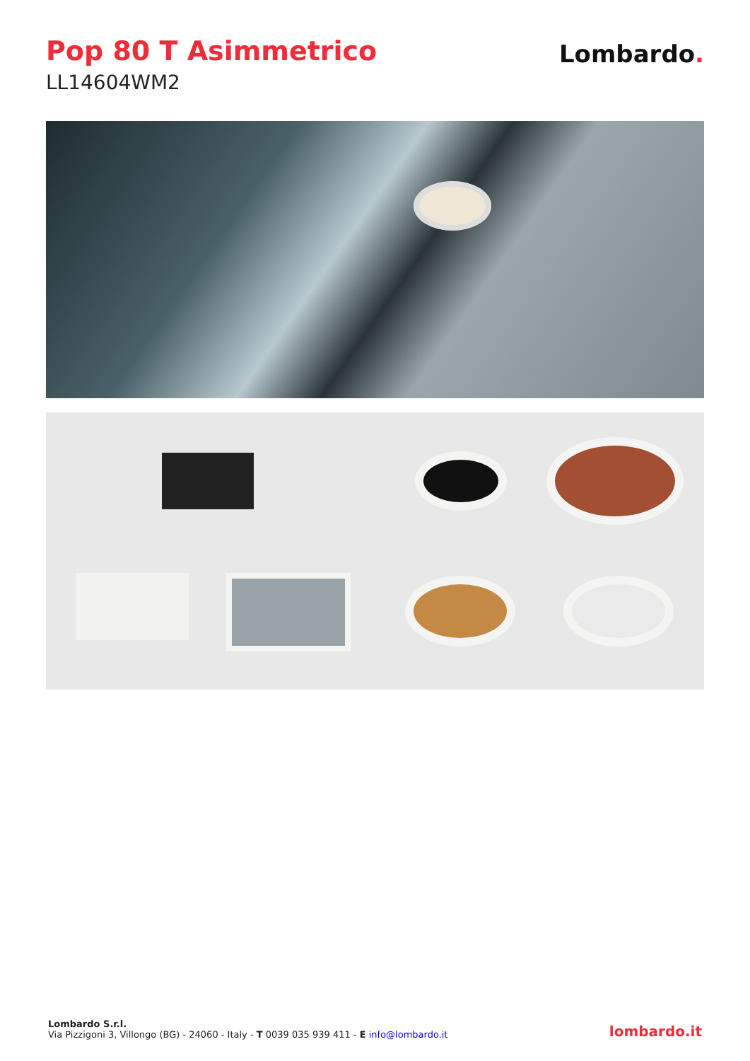Pop 80 T Asimmetrico
LL14604WM2
Lombardo.
Lombardo S.r.l.
Via Pizzigoni 3, Villongo (BG) - 24060 - Italy - T 0039 035 939 411 - E info@lombardo.it
lombardo.it